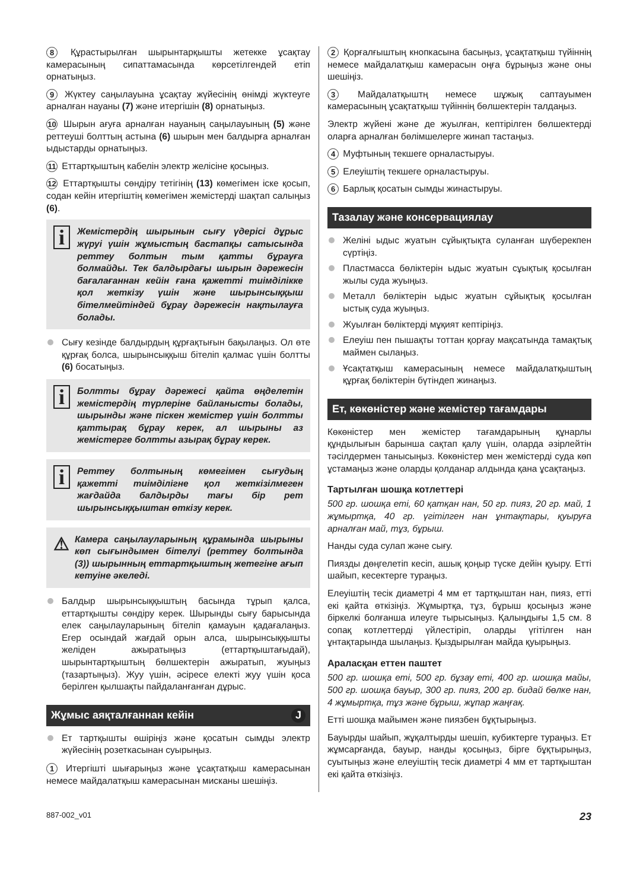8 Құрастырылған шырынтарқышты жетекке ұсақтау камерасының сипаттамасында көрсетілгендей етіп орнатыңыз.
9 Жүктеу саңылауына ұсақтау жүйесінің өнімді жүктеугe арналған науаны (7) және итергішін (8) орнатыңыз.
10 Шырын ағуға арналған науаның саңылауының (5) және реттеуші болттың астына (6) шырын мен балдырға арналған ыдыстарды орнатыңыз.
11 Еттартқыштың кабелін электр желісіне қосыңыз.
12 Еттартқышты сөндіру тетігінің (13) көмегімен іске қосып, содан кейін итергіштің көмегімен жемістерді шақтап салыңыз (6).
i
Жемістердің шырынын сығу үдерісі дұрыс жүруі үшін жұмыстың бастапқы сатысында реттеу болтын тым қатты бұрауға болмайды. Тек балдырдағы шырын дәрежесін бағалағаннан кейін ғана қажетті тиімділікке қол жеткізу үшін және шырынсыққыш бітелмейтіндей бұрау дәрежесін нақтылауға болады.
Сығу кезінде балдырдың құрғақтығын бақылаңыз. Ол өте құрғақ болса, шырынсыққыш бітеліп қалмас үшін болтты (6) босатыңыз.
i
Болтты бұрау дәрежесі қайта өңделетін жемістердің түрлеріне байланысты болады, шырынды және піскен жемістер үшін болтты қаттырақ бұрау керек, ал шырыны аз жемістерге болтты азырақ бұрау керек.
i
Реттеу болтының көмегімен сығудың қажетті тиімділігне қол жеткізілмеген жағдайда балдырды тағы бір рет шырынсыққыштан өткізу керек.
⚠
Камера саңылауларының құрамында шырыны көп сығындымен бітелуі (реттеу болтында (3)) шырынның еттартқыштың жетегіне ағып кетуіне әкеледі.
Балдыр шырынсыққыштың басында тұрып қалса, еттартқышты сөндіру керек. Шырынды сығу барысында елек саңылауларының бітеліп қамауын қадағалаңыз. Егер осындай жағдай орын алса, шырынсыққышты желіден ажыратыңыз (еттартқыштағыдай), шырынтартқыштың бөлшектерін ажыратып, жуыңыз (тазартыңыз). Жуу үшін, әсіресе електі жуу үшін қоса берілген қылшақты пайдаланғанған дұрыс.
Жұмыс аяқталғаннан кейін J
Ет тартқышты өшіріңіз және қосатын сымды электр жүйесінің розеткасынан суырыңыз.
1 Итергішті шығарыңыз және ұсақтатқыш камерасынан немесе майдалатқыш камерасынан мисканы шешіңіз.
2 Қорғалғыштың кнопкасына басыңыз, ұсақтатқыш түйіннің немесе майдалатқыш камерасын оңға бұрыңыз және оны шешіңіз.
3 Майдалатқыштң немесе шұжық саптауымен камерасының ұсақтатқыш түйіннің бөлшектерін талдаңыз.
Электр жүйені және де жуылған, кептірілген бөлшектерді оларға арналған бөлімшелерге жинап тастаңыз.
4 Муфтының текшеге орналастыруы.
5 Елеуіштің текшеге орналастыруы.
6 Барлық қосатын сымды жинастыруы.
Тазалау және консервациялау
Желіні ыдыс жуатын сұйықтықта суланған шүберекпен сүртіңіз.
Пластмасса бөліктерін ыдыс жуатын сұықтық қосылған жылы суда жуыңыз.
Металл бөліктерін ыдыс жуатын сұйықтық қосылған ыстық суда жуыңыз.
Жуылған бөліктерді мұқият кептіріңіз.
Елеуіш пен пышақты тоттан қорғау мақсатында тамақтық маймен сылаңыз.
Ұсақтатқыш камерасының немесе майдалатқыштың құрғақ бөліктерін бүтіндеп жинаңыз.
Ет, көкөністер және жемістер тағамдары
Көкөністер мен жемістер тағамдарының құнарлы құндылығын барынша сақтап қалу үшін, оларда әзірлейтін тәсілдермен танысыңыз. Көкөністер мен жемістерді суда көп ұстамаңыз және оларды қолданар алдында қана ұсақтаңыз.
Тартылған шошқа котлеттері
500 гр. шошқа еті, 60 қатқан нан, 50 гр. пияз, 20 гр. май, 1 жұмыртқа, 40 гр. үгітілген нан ұнтақтары, қуыруға арналған май, тұз, бұрыш.
Нанды суда сулап және сығу.
Пиязды дөңгелетіп кесіп, ашық қоңыр түске дейін қуыру. Етті шайып, кесектерге тураңыз.
Елеуіштің тесік диаметрі 4 мм ет тартқыштан нан, пияз, етті екі қайта өткізіңіз. Жұмыртқа, тұз, бұрыш қосыңыз және біркелкі болғанша илеуге тырысыңыз. Қалыңдығы 1,5 см. 8 сопақ котлеттерді үйлестіріп, оларды үгітілген нан ұнтақтарында шылаңыз. Қыздырылған майда қуырыңыз.
Араласқан еттен паштет
500 гр. шошқа еті, 500 гр. бұзау еті, 400 гр. шошқа майы, 500 гр. шошқа бауыр, 300 гр. пияз, 200 гр. бидай бөлке нан, 4 жұмыртқа, тұз және бұрыш, жұпар жаңғақ.
Етті шошқа майымен және пиязбен бұқтырыңыз.
Бауырды шайып, жұқалтырды шешіп, кубиктерге тураңыз. Ет жұмсарғанда, бауыр, нанды қосыңыз, бірге бұқтырыңыз, суытыңыз және елеуіштің тесік диаметрі 4 мм ет тартқыштан екі қайта өткізіңіз.
887-002_v01 23